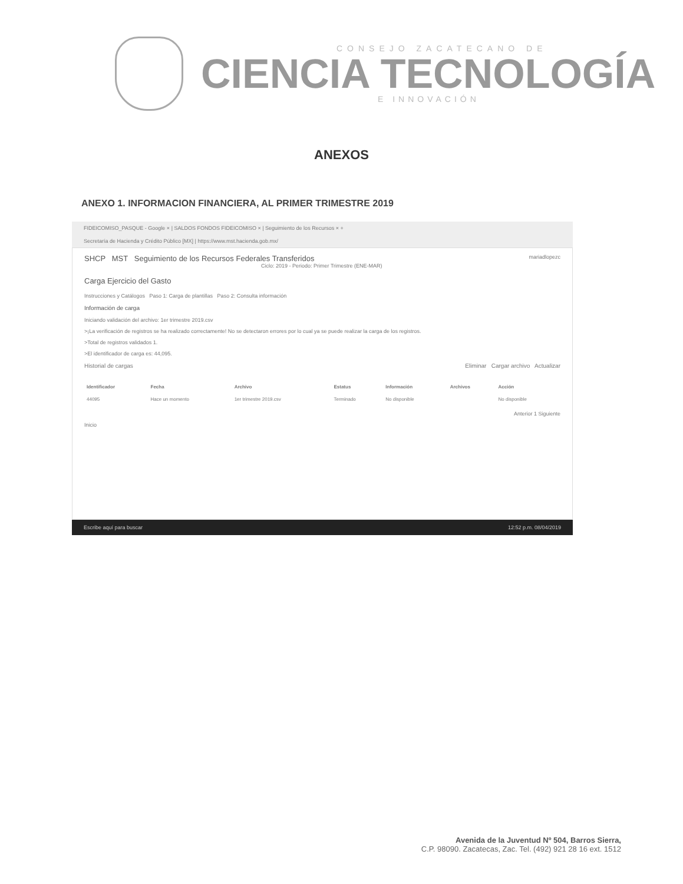CONSEJO ZACATECANO DE
CIENCIA TECNOLOGÍA
E INNOVACIÓN
ANEXOS
ANEXO 1. INFORMACION FINANCIERA, AL PRIMER TRIMESTRE 2019
FIDEICOMISO_PASQUE - Google × | SALDOS FONDOS FIDEICOMISO × | Seguimiento de los Recursos × +
Secretaría de Hacienda y Crédito Público [MX] | https://www.mst.hacienda.gob.mx/
SHCP MST Seguimiento de los Recursos Federales Transferidos mariadlopezc
Ciclo: 2019 - Periodo: Primer Trimestre (ENE-MAR)
Carga Ejercicio del Gasto
Instrucciones y Catálogos Paso 1: Carga de plantillas Paso 2: Consulta información
Información de carga
Iniciando validación del archivo: 1er trimestre 2019.csv
>¡La verificación de registros se ha realizado correctamente! No se detectaron errores por lo cual ya se puede realizar la carga de los registros.
>Total de registros validados 1.
>El identificador de carga es: 44,095.
Historial de cargas Eliminar Cargar archivo Actualizar
| Identificador | Fecha | Archivo | Estatus | Información | Archivos | Acción |
| --- | --- | --- | --- | --- | --- | --- |
| 44095 | Hace un momento | 1er trimestre 2019.csv | Terminado | No disponible | | No disponible |
Anterior 1 Siguiente
Inicio
Escribe aquí para buscar 12:52 p.m. 08/04/2019
Avenida de la Juventud Nº 504, Barros Sierra,
C.P. 98090. Zacatecas, Zac. Tel. (492) 921 28 16 ext. 1512